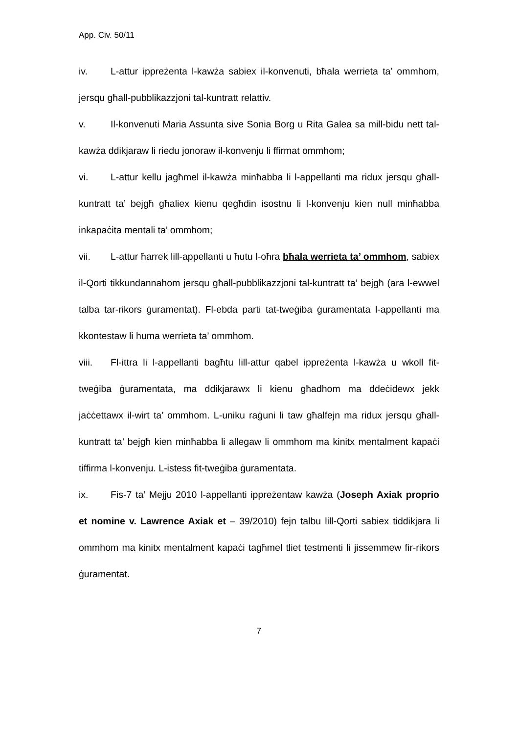App. Civ. 50/11
iv. L-attur ippreżenta l-kawża sabiex il-konvenuti, bħala werrieta ta’ ommhom, jersqu għall-pubblikazzjoni tal-kuntratt relattiv.
v. Il-konvenuti Maria Assunta sive Sonia Borg u Rita Galea sa mill-bidu nett tal-kawża ddikjaraw li riedu jonoraw il-konvenju li ffirmat ommhom;
vi. L-attur kellu jagħmel il-kawża minħabba li l-appellanti ma ridux jersqu għall-kuntratt ta’ bejgħ għaliex kienu qegħdin isostnu li l-konvenju kien null minħabba inkapaċita mentali ta’ ommhom;
vii. L-attur ħarrek lill-appellanti u ħutu l-oħra bħala werrieta ta’ ommhom, sabiex il-Qorti tikkundannahom jersqu għall-pubblikazzjoni tal-kuntratt ta’ bejgħ (ara l-ewwel talba tar-rikors ġuramentat). Fl-ebda parti tat-tweġiba ġuramentata l-appellanti ma kkontestaw li huma werrieta ta’ ommhom.
viii. Fl-ittra li l-appellanti bagħtu lill-attur qabel ippreżenta l-kawża u wkoll fit-tweġiba ġuramentata, ma ddikjarawx li kienu għadhom ma ddeċidewx jekk jaċċettawx il-wirt ta’ ommhom. L-uniku raġuni li taw għalfejn ma ridux jersqu għall-kuntratt ta’ bejgħ kien minħabba li allegaw li ommhom ma kinitx mentalment kapaċi tiffirma l-konvenju. L-istess fit-tweġiba ġuramentata.
ix. Fis-7 ta’ Mejju 2010 l-appellanti ippreżentaw kawża (Joseph Axiak proprio et nomine v. Lawrence Axiak et – 39/2010) fejn talbu lill-Qorti sabiex tiddikjara li ommhom ma kinitx mentalment kapaċi tagħmel tliet testmenti li jissemmew fir-rikors ġuramentat.
7